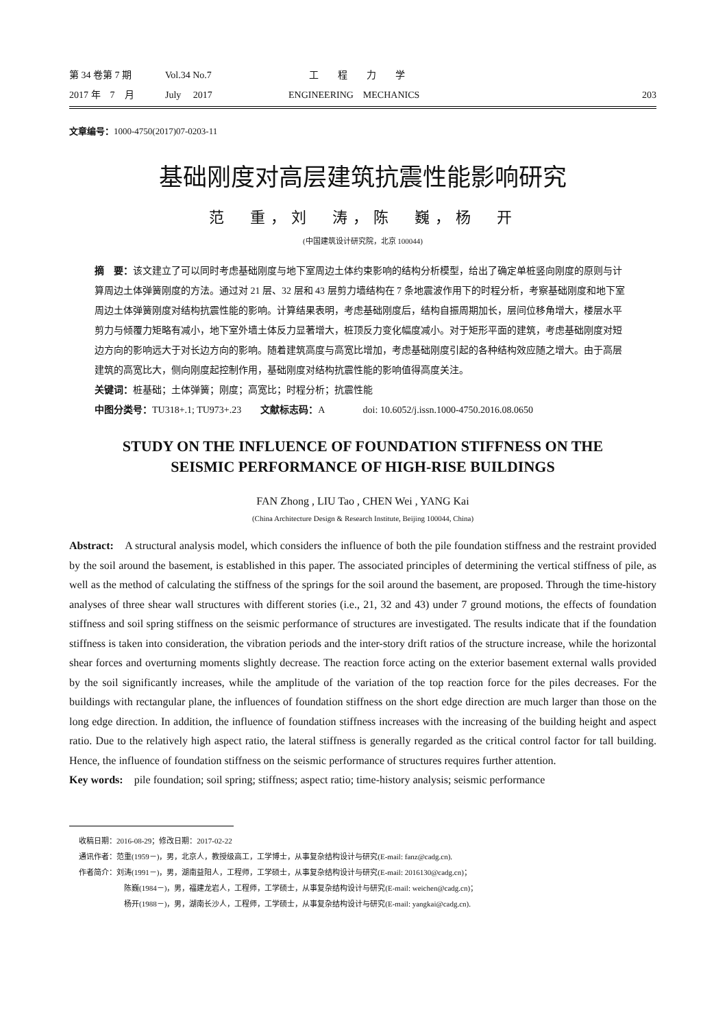第 34 卷第 7 期 Vol.34 No.7 工　　程　　力　　学
2017 年　7　月 July　 2017 ENGINEERING　MECHANICS 203
文章编号：1000-4750(2017)07-0203-11
基础刚度对高层建筑抗震性能影响研究
范　重，刘　涛，陈　巍，杨　开
(中国建筑设计研究院，北京 100044)
摘　要：该文建立了可以同时考虑基础刚度与地下室周边土体约束影响的结构分析模型，给出了确定单桩竖向刚度的原则与计算周边土体弹簧刚度的方法。通过对 21 层、32 层和 43 层剪力墙结构在 7 条地震波作用下的时程分析，考察基础刚度和地下室周边土体弹簧刚度对结构抗震性能的影响。计算结果表明，考虑基础刚度后，结构自振周期加长，层间位移角增大，楼层水平剪力与倾覆力矩略有减小，地下室外墙土体反力显著增大，桩顶反力变化幅度减小。对于矩形平面的建筑，考虑基础刚度对短边方向的影响远大于对长边方向的影响。随着建筑高度与高宽比增加，考虑基础刚度引起的各种结构效应随之增大。由于高层建筑的高宽比大，侧向刚度起控制作用，基础刚度对结构抗震性能的影响值得高度关注。
关键词：桩基础；土体弹簧；刚度；高宽比；时程分析；抗震性能
中图分类号：TU318+.1; TU973+.23　　文献标志码：A　　　　doi: 10.6052/j.issn.1000-4750.2016.08.0650
STUDY ON THE INFLUENCE OF FOUNDATION STIFFNESS ON THE
SEISMIC PERFORMANCE OF HIGH-RISE BUILDINGS
FAN Zhong , LIU Tao , CHEN Wei , YANG Kai
(China Architecture Design & Research Institute, Beijing 100044, China)
Abstract:　A structural analysis model, which considers the influence of both the pile foundation stiffness and the restraint provided by the soil around the basement, is established in this paper. The associated principles of determining the vertical stiffness of pile, as well as the method of calculating the stiffness of the springs for the soil around the basement, are proposed. Through the time-history analyses of three shear wall structures with different stories (i.e., 21, 32 and 43) under 7 ground motions, the effects of foundation stiffness and soil spring stiffness on the seismic performance of structures are investigated. The results indicate that if the foundation stiffness is taken into consideration, the vibration periods and the inter-story drift ratios of the structure increase, while the horizontal shear forces and overturning moments slightly decrease. The reaction force acting on the exterior basement external walls provided by the soil significantly increases, while the amplitude of the variation of the top reaction force for the piles decreases. For the buildings with rectangular plane, the influences of foundation stiffness on the short edge direction are much larger than those on the long edge direction. In addition, the influence of foundation stiffness increases with the increasing of the building height and aspect ratio. Due to the relatively high aspect ratio, the lateral stiffness is generally regarded as the critical control factor for tall building. Hence, the influence of foundation stiffness on the seismic performance of structures requires further attention.
Key words:　pile foundation; soil spring; stiffness; aspect ratio; time-history analysis; seismic performance
收稿日期：2016-08-29；修改日期：2017-02-22
通讯作者：范重(1959－)，男，北京人，教授级高工，工学博士，从事复杂结构设计与研究(E-mail: fanz@cadg.cn).
作者简介：刘涛(1991－)，男，湖南益阳人，工程师，工学硕士，从事复杂结构设计与研究(E-mail: 2016130@cadg.cn)；
陈巍(1984－)，男，福建龙岩人，工程师，工学硕士，从事复杂结构设计与研究(E-mail: weichen@cadg.cn)；
杨开(1988－)，男，湖南长沙人，工程师，工学硕士，从事复杂结构设计与研究(E-mail: yangkai@cadg.cn).